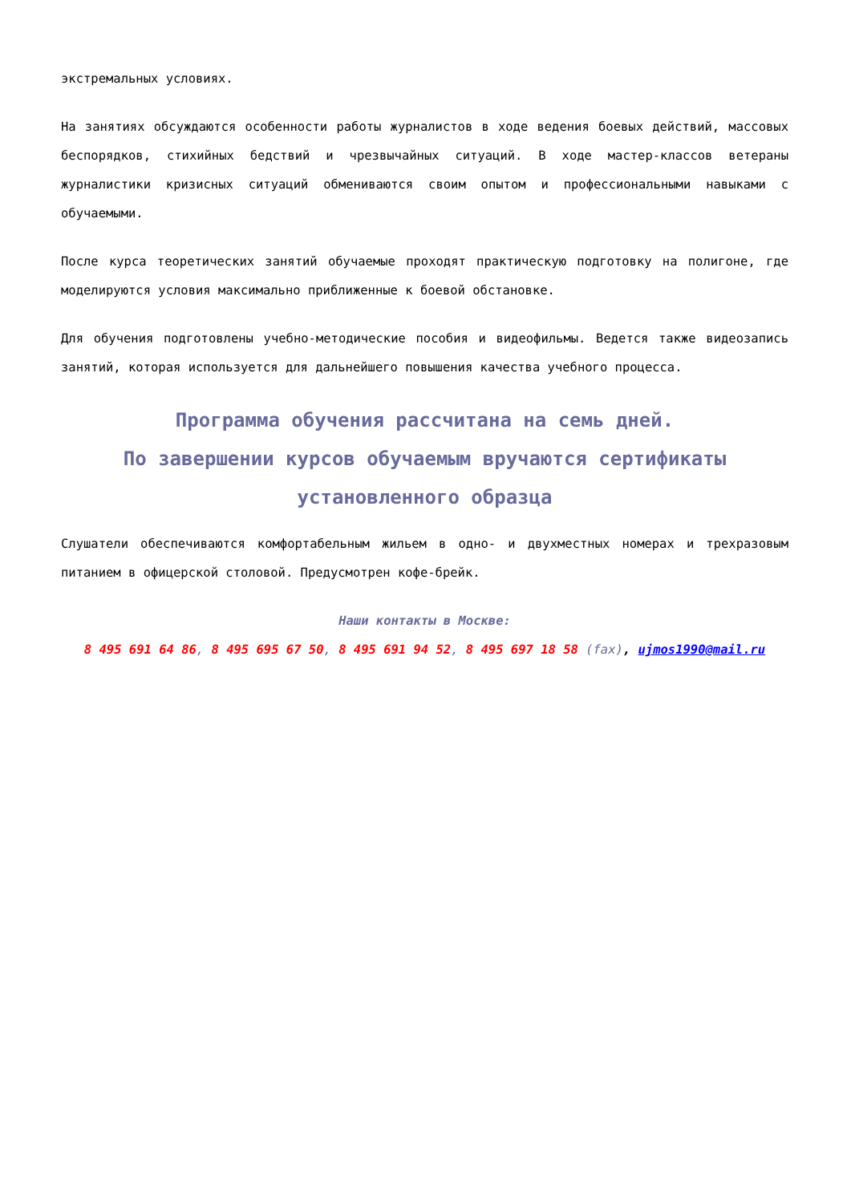экстремальных условиях.
На занятиях обсуждаются особенности работы журналистов в ходе ведения боевых действий, массовых беспорядков, стихийных бедствий и чрезвычайных ситуаций. В ходе мастер-классов ветераны журналистики кризисных ситуаций обмениваются своим опытом и профессиональными навыками с обучаемыми.
После курса теоретических занятий обучаемые проходят практическую подготовку на полигоне, где моделируются условия максимально приближенные к боевой обстановке.
Для обучения подготовлены учебно-методические пособия и видеофильмы. Ведется также видеозапись занятий, которая используется для дальнейшего повышения качества учебного процесса.
Программа обучения рассчитана на семь дней.
По завершении курсов обучаемым вручаются сертификаты установленного образца
Слушатели обеспечиваются комфортабельным жильем в одно- и двухместных номерах и трехразовым питанием в офицерской столовой. Предусмотрен кофе-брейк.
Наши контакты в Москве:
8 495 691 64 86, 8 495 695 67 50, 8 495 691 94 52, 8 495 697 18 58 (fax), ujmos1990@mail.ru